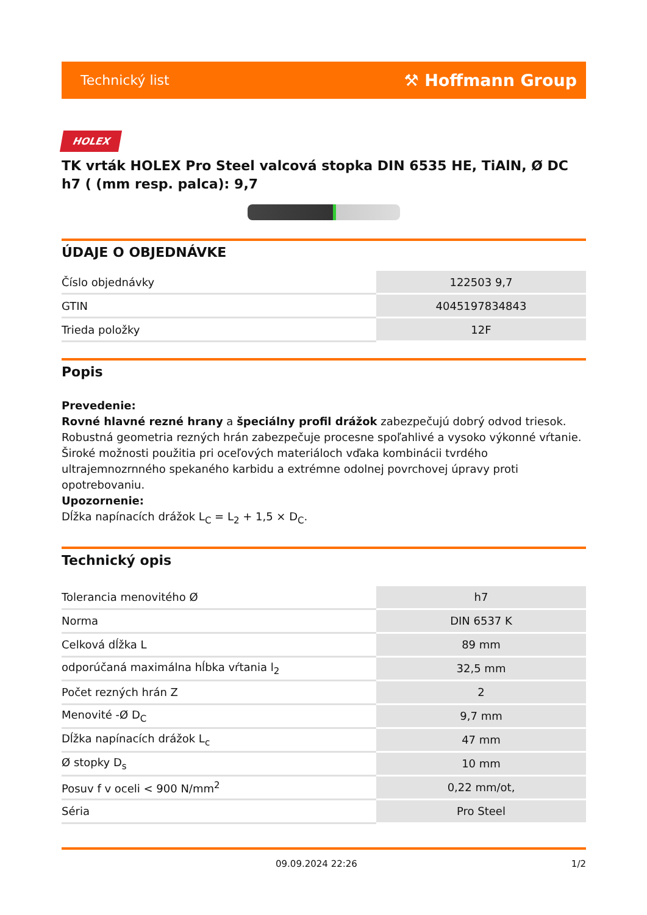Technický list ⚒ Hoffmann Group
HOLEX
TK vrták HOLEX Pro Steel valcová stopka DIN 6535 HE, TiAlN, Ø DC h7 ( (mm resp. palca): 9,7
ÚDAJE O OBJEDNÁVKE
| Číslo objednávky | 122503 9,7 |
| GTIN | 4045197834843 |
| Trieda položky | 12F |
Popis
Prevedenie:
Rovné hlavné rezné hrany a špeciálny profil drážok zabezpečujú dobrý odvod triesok. Robustná geometria rezných hrán zabezpečuje procesne spoľahlivé a vysoko výkonné vŕtanie. Široké možnosti použitia pri oceľových materiáloch vďaka kombinácii tvrdého ultrajemnozrnného spekaného karbidu a extrémne odolnej povrchovej úpravy proti opotrebovaniu.
Upozornenie:
Dĺžka napínacích drážok L<sub>C</sub> = L<sub>2</sub> + 1,5 × D<sub>C</sub>.
Technický opis
| Tolerancia menovitého Ø | h7 |
| Norma | DIN 6537 K |
| Celková dĺžka L | 89 mm |
| odporúčaná maximálna hĺbka vŕtania l<sub>2</sub> | 32,5 mm |
| Počet rezných hrán Z | 2 |
| Menovité -Ø D<sub>C</sub> | 9,7 mm |
| Dĺžka napínacích drážok L<sub>c</sub> | 47 mm |
| Ø stopky D<sub>s</sub> | 10 mm |
| Posuv f v oceli < 900 N/mm<sup>2</sup> | 0,22 mm/ot, |
| Séria | Pro Steel |
09.09.2024 22:26 1/2